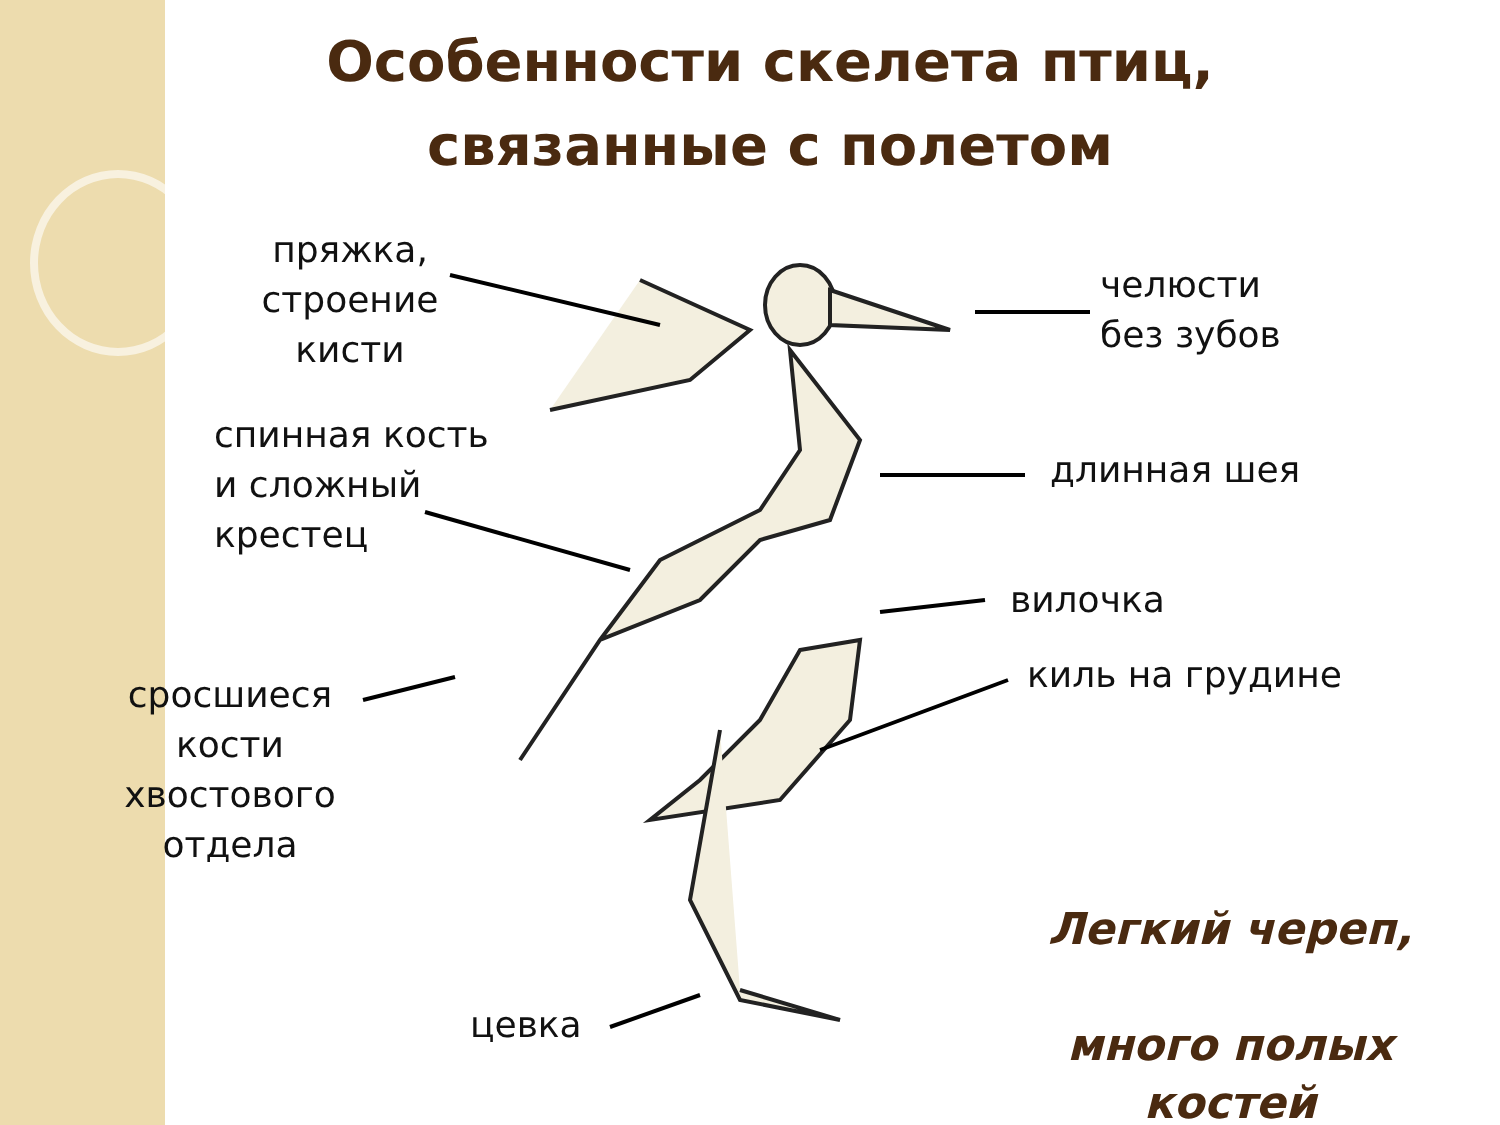Особенности скелета птиц,
связанные с полетом
пряжка,
строение
кисти
челюсти
без зубов
спинная кость
и сложный
крестец
длинная шея
вилочка
киль на грудине
сросшиеся
кости
хвостового
отдела
цевка
Легкий череп,
много полых
костей